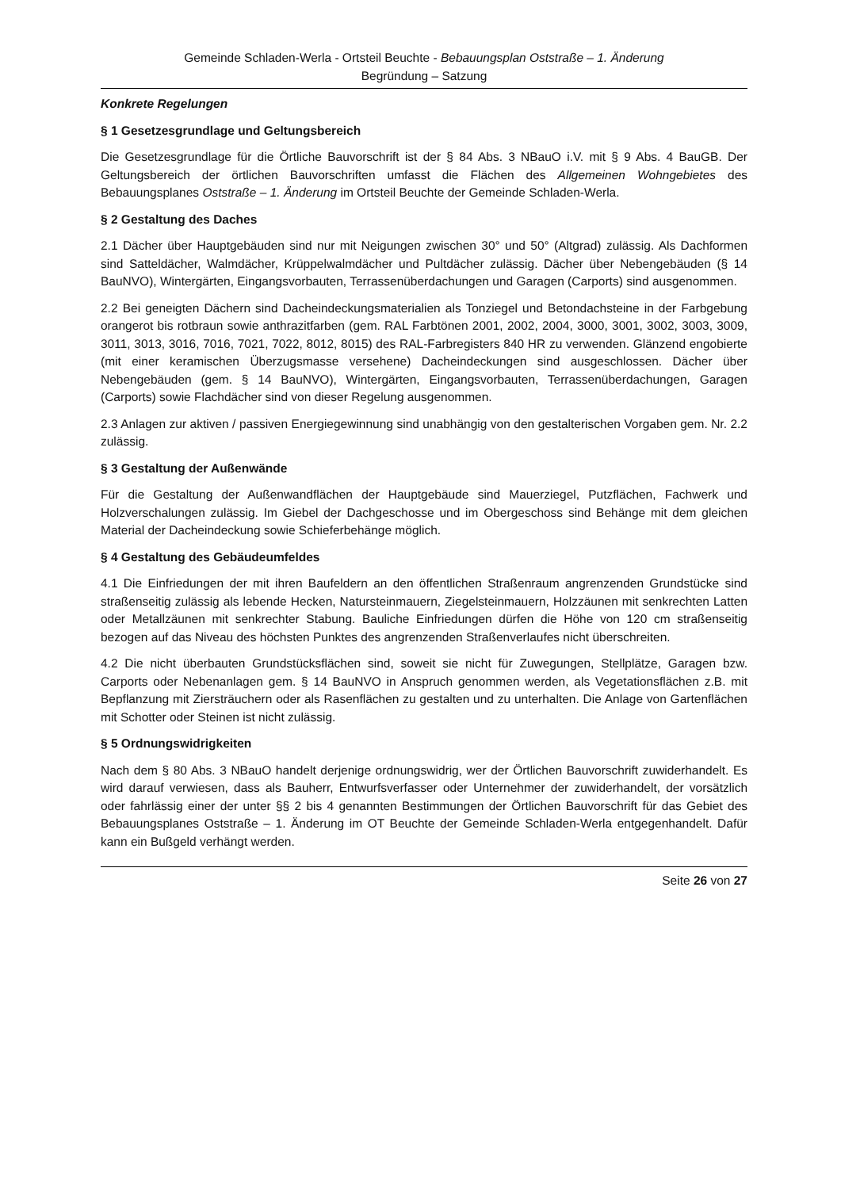Gemeinde Schladen-Werla - Ortsteil Beuchte - Bebauungsplan Oststraße – 1. Änderung
Begründung – Satzung
Konkrete Regelungen
§ 1 Gesetzesgrundlage und Geltungsbereich
Die Gesetzesgrundlage für die Örtliche Bauvorschrift ist der § 84 Abs. 3 NBauO i.V. mit § 9 Abs. 4 BauGB. Der Geltungsbereich der örtlichen Bauvorschriften umfasst die Flächen des Allgemeinen Wohngebietes des Bebauungsplanes Oststraße – 1. Änderung im Ortsteil Beuchte der Gemeinde Schladen-Werla.
§ 2 Gestaltung des Daches
2.1 Dächer über Hauptgebäuden sind nur mit Neigungen zwischen 30° und 50° (Altgrad) zulässig. Als Dachformen sind Satteldächer, Walmdächer, Krüppelwalmdächer und Pultdächer zulässig. Dächer über Nebengebäuden (§ 14 BauNVO), Wintergärten, Eingangsvorbauten, Terrassenüberdachungen und Garagen (Carports) sind ausgenommen.
2.2 Bei geneigten Dächern sind Dacheindeckungsmaterialien als Tonziegel und Betondachsteine in der Farbgebung orangerot bis rotbraun sowie anthrazitfarben (gem. RAL Farbtönen 2001, 2002, 2004, 3000, 3001, 3002, 3003, 3009, 3011, 3013, 3016, 7016, 7021, 7022, 8012, 8015) des RAL-Farbregisters 840 HR zu verwenden. Glänzend engobierte (mit einer keramischen Überzugsmasse versehene) Dacheindeckungen sind ausgeschlossen. Dächer über Nebengebäuden (gem. § 14 BauNVO), Wintergärten, Eingangsvorbauten, Terrassenüberdachungen, Garagen (Carports) sowie Flachdächer sind von dieser Regelung ausgenommen.
2.3 Anlagen zur aktiven / passiven Energiegewinnung sind unabhängig von den gestalterischen Vorgaben gem. Nr. 2.2 zulässig.
§ 3 Gestaltung der Außenwände
Für die Gestaltung der Außenwandflächen der Hauptgebäude sind Mauerziegel, Putzflächen, Fachwerk und Holzverschalungen zulässig. Im Giebel der Dachgeschosse und im Obergeschoss sind Behänge mit dem gleichen Material der Dacheindeckung sowie Schieferbehänge möglich.
§ 4 Gestaltung des Gebäudeumfeldes
4.1 Die Einfriedungen der mit ihren Baufeldern an den öffentlichen Straßenraum angrenzenden Grundstücke sind straßenseitig zulässig als lebende Hecken, Natursteinmauern, Ziegelsteinmauern, Holzzäunen mit senkrechten Latten oder Metallzäunen mit senkrechter Stabung. Bauliche Einfriedungen dürfen die Höhe von 120 cm straßenseitig bezogen auf das Niveau des höchsten Punktes des angrenzenden Straßenverlaufes nicht überschreiten.
4.2 Die nicht überbauten Grundstücksflächen sind, soweit sie nicht für Zuwegungen, Stellplätze, Garagen bzw. Carports oder Nebenanlagen gem. § 14 BauNVO in Anspruch genommen werden, als Vegetationsflächen z.B. mit Bepflanzung mit Ziersträuchern oder als Rasenflächen zu gestalten und zu unterhalten. Die Anlage von Gartenflächen mit Schotter oder Steinen ist nicht zulässig.
§ 5 Ordnungswidrigkeiten
Nach dem § 80 Abs. 3 NBauO handelt derjenige ordnungswidrig, wer der Örtlichen Bauvorschrift zuwiderhandelt. Es wird darauf verwiesen, dass als Bauherr, Entwurfsverfasser oder Unternehmer der zuwiderhandelt, der vorsätzlich oder fahrlässig einer der unter §§ 2 bis 4 genannten Bestimmungen der Örtlichen Bauvorschrift für das Gebiet des Bebauungsplanes Oststraße – 1. Änderung im OT Beuchte der Gemeinde Schladen-Werla entgegenhandelt. Dafür kann ein Bußgeld verhängt werden.
Seite 26 von 27